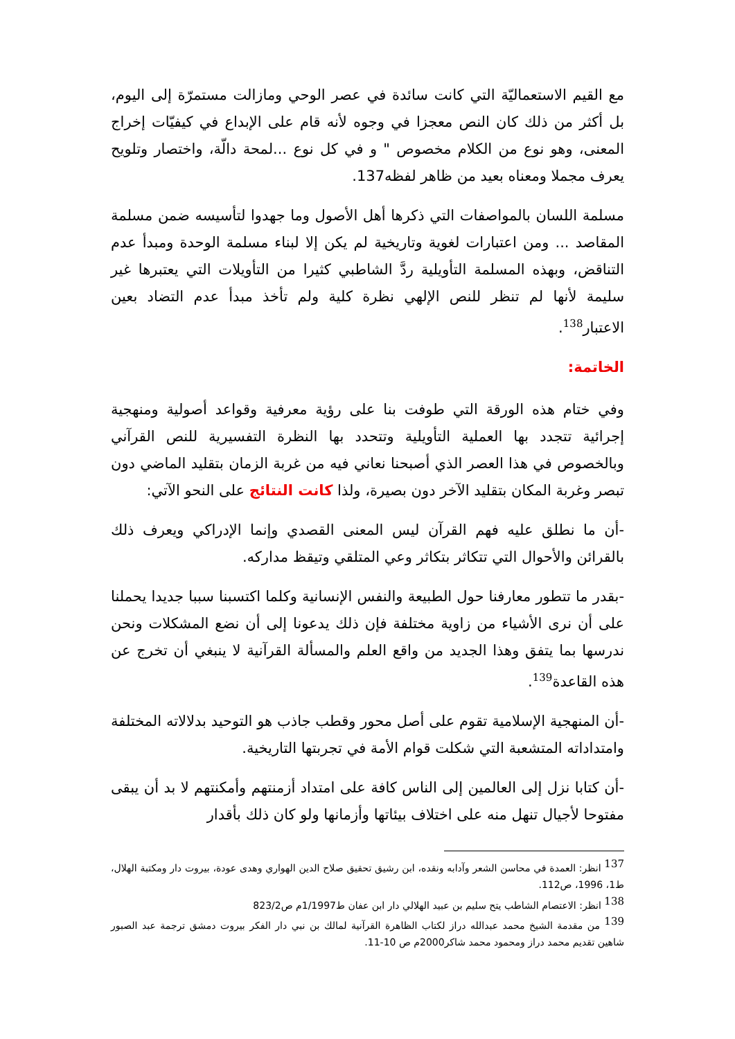مع القيم الاستعماليّة التي كانت سائدة في عصر الوحي ومازالت مستمرّة إلى اليوم، بل أكثر من ذلك كان النص معجزا في وجوه لأنه قام على الإبداع في كيفيّات إخراج المعنى، وهو نوع من الكلام مخصوص " و في كل نوع ...لمحة دالّة، واختصار وتلويح يعرف مجملا ومعناه بعيد من ظاهر لفظه137.
مسلمة اللسان بالمواصفات التي ذكرها أهل الأصول وما جهدوا لتأسيسه ضمن مسلمة المقاصد ... ومن اعتبارات لغوية وتاريخية لم يكن إلا لبناء مسلمة الوحدة ومبدأ عدم التناقض، وبهذه المسلمة التأويلية ردَّ الشاطبي كثيرا من التأويلات التي يعتبرها غير سليمة لأنها لم تنظر للنص الإلهي نظرة كلية ولم تأخذ مبدأ عدم التضاد بعين الاعتبار<sup>138</sup>.
الخاتمة:
وفي ختام هذه الورقة التي طوفت بنا على رؤية معرفية وقواعد أصولية ومنهجية إجرائية تتجدد بها العملية التأويلية وتتحدد بها النظرة التفسيرية للنص القرآني وبالخصوص في هذا العصر الذي أصبحنا نعاني فيه من غربة الزمان بتقليد الماضي دون تبصر وغربة المكان بتقليد الآخر دون بصيرة، ولذا كانت النتائج على النحو الآتي:
-أن ما نطلق عليه فهم القرآن ليس المعنى القصدي وإنما الإدراكي ويعرف ذلك بالقرائن والأحوال التي تتكاثر بتكاثر وعي المتلقي وتيقظ مداركه.
-بقدر ما تتطور معارفنا حول الطبيعة والنفس الإنسانية وكلما اكتسبنا سببا جديدا يحملنا على أن نرى الأشياء من زاوية مختلفة فإن ذلك يدعونا إلى أن نضع المشكلات ونحن ندرسها بما يتفق وهذا الجديد من واقع العلم والمسألة القرآنية لا ينبغي أن تخرج عن هذه القاعدة<sup>139</sup>.
-أن المنهجية الإسلامية تقوم على أصل محور وقطب جاذب هو التوحيد بدلالاته المختلفة وامتداداته المتشعبة التي شكلت قوام الأمة في تجربتها التاريخية.
-أن كتابا نزل إلى العالمين إلى الناس كافة على امتداد أزمنتهم وأمكنتهم لا بد أن يبقى مفتوحا لأجيال تنهل منه على اختلاف بيئاتها وأزمانها ولو كان ذلك بأقدار
<sup>137</sup> انظر: العمدة في محاسن الشعر وآدابه ونقده، ابن رشيق تحقيق صلاح الدين الهواري وهدى عودة، بيروت دار ومكتبة الهلال، ط1، 1996، ص112.
<sup>138</sup> انظر: الاعتصام الشاطب يتح سليم بن عبيد الهلالي دار ابن عفان ط1/1997م ص823/2
<sup>139</sup> من مقدمة الشيخ محمد عبدالله دراز لكتاب الظاهرة القرآنية لمالك بن نبي دار الفكر بيروت دمشق ترجمة عبد الصبور شاهين تقديم محمد دراز ومحمود محمد شاكر2000م ص 10-11.